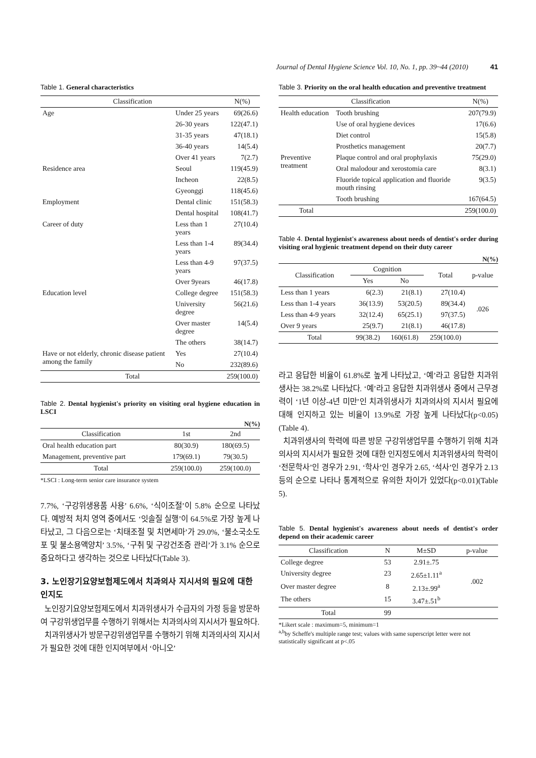Journal of Dental Hygiene Science Vol. 10, No. 1, pp. 39~44 (2010) 41
Table 1. General characteristics
| Classification | | N(%) |
| --- | --- | --- |
| Age | Under 25 years | 69(26.6) |
| | 26-30 years | 122(47.1) |
| | 31-35 years | 47(18.1) |
| | 36-40 years | 14(5.4) |
| | Over 41 years | 7(2.7) |
| Residence area | Seoul | 119(45.9) |
| | Incheon | 22(8.5) |
| | Gyeonggi | 118(45.6) |
| Employment | Dental clinic | 151(58.3) |
| | Dental hospital | 108(41.7) |
| Career of duty | Less than 1 years | 27(10.4) |
| | Less than 1-4 years | 89(34.4) |
| | Less than 4-9 years | 97(37.5) |
| | Over 9years | 46(17.8) |
| Education level | College degree | 151(58.3) |
| | University degree | 56(21.6) |
| | Over master degree | 14(5.4) |
| | The others | 38(14.7) |
| Have or not elderly, chronic disease patient among the family | Yes | 27(10.4) |
| | No | 232(89.6) |
| Total | | 259(100.0) |
Table 2. Dental hygienist's priority on visiting oral hygiene education in LSCI
N(%)
| Classification | 1st | 2nd |
| --- | --- | --- |
| Oral health education part | 80(30.9) | 180(69.5) |
| Management, preventive part | 179(69.1) | 79(30.5) |
| Total | 259(100.0) | 259(100.0) |
*LSCI : Long-term senior care insurance system
7.7%, ‘구강위생용품 사용’ 6.6%, ‘식이조절’이 5.8% 순으로 나타났다. 예방적 처치 영역 중에서도 ‘잇솔질 실행’이 64.5%로 가장 높게 나타났고, 그 다음으로는 ‘치태조절 및 치면세마’가 29.0%, ‘불소국소도포 및 불소용액양치’ 3.5%, ‘구취 및 구강건조증 관리’가 3.1% 순으로 중요하다고 생각하는 것으로 나타났다(Table 3).
3. 노인장기요양보험제도에서 치과의사 지시서의 필요에 대한 인지도
노인장기요양보험제도에서 치과위생사가 수급자의 가정 등을 방문하여 구강위생업무를 수행하기 위해서는 치과의사의 지시서가 필요하다.
치과위생사가 방문구강위생업무를 수행하기 위해 치과의사의 지시서가 필요한 것에 대한 인지여부에서 ‘아니오’
Table 3. Priority on the oral health education and preventive treatment
| Classification | | N(%) |
| --- | --- | --- |
| Health education | Tooth brushing | 207(79.9) |
| | Use of oral hygiene devices | 17(6.6) |
| | Diet control | 15(5.8) |
| | Prosthetics management | 20(7.7) |
| Preventive treatment | Plaque control and oral prophylaxis | 75(29.0) |
| | Oral malodour and xerostomia care | 8(3.1) |
| | Fluoride topical application and fluoride mouth rinsing | 9(3.5) |
| | Tooth brushing | 167(64.5) |
| Total | | 259(100.0) |
Table 4. Dental hygienist's awareness about needs of dentist's order during visiting oral hygienic treatment depend on their duty career
N(%)
| Classification | Cognition | | Total | p-value |
| --- | --- | --- | --- | --- |
| | Yes | No | | |
| Less than 1 years | 6(2.3) | 21(8.1) | 27(10.4) | .026 |
| Less than 1-4 years | 36(13.9) | 53(20.5) | 89(34.4) | |
| Less than 4-9 years | 32(12.4) | 65(25.1) | 97(37.5) | |
| Over 9 years | 25(9.7) | 21(8.1) | 46(17.8) | |
| Total | 99(38.2) | 160(61.8) | 259(100.0) | |
라고 응답한 비율이 61.8%로 높게 나타났고, ‘예’라고 응답한 치과위생사는 38.2%로 나타났다. ‘예’라고 응답한 치과위생사 중에서 근무경력이 ‘1년 이상-4년 미만’인 치과위생사가 치과의사의 지시서 필요에 대해 인지하고 있는 비율이 13.9%로 가장 높게 나타났다(p<0.05)(Table 4).
치과위생사의 학력에 따른 방문 구강위생업무를 수행하기 위해 치과의사의 지시서가 필요한 것에 대한 인지정도에서 치과위생사의 학력이 ‘전문학사’인 경우가 2.91, ‘학사’인 경우가 2.65, ‘석사’인 경우가 2.13 등의 순으로 나타나 통계적으로 유의한 차이가 있었다(p<0.01)(Table 5).
Table 5. Dental hygienist's awareness about needs of dentist's order depend on their academic career
| Classification | N | M±SD | p-value |
| --- | --- | --- | --- |
| College degree | 53 | 2.91±.75 | .002 |
| University degree | 23 | 2.65±1.11<sup>a</sup> | |
| Over master degree | 8 | 2.13±.99<sup>a</sup> | |
| The others | 15 | 3.47±.51<sup>b</sup> | |
| Total | 99 | | |
*Likert scale : maximum=5, minimum=1
<sup>a,b</sup>by Scheffe's multiple range test; values with same superscript letter were not statistically significant at p<.05